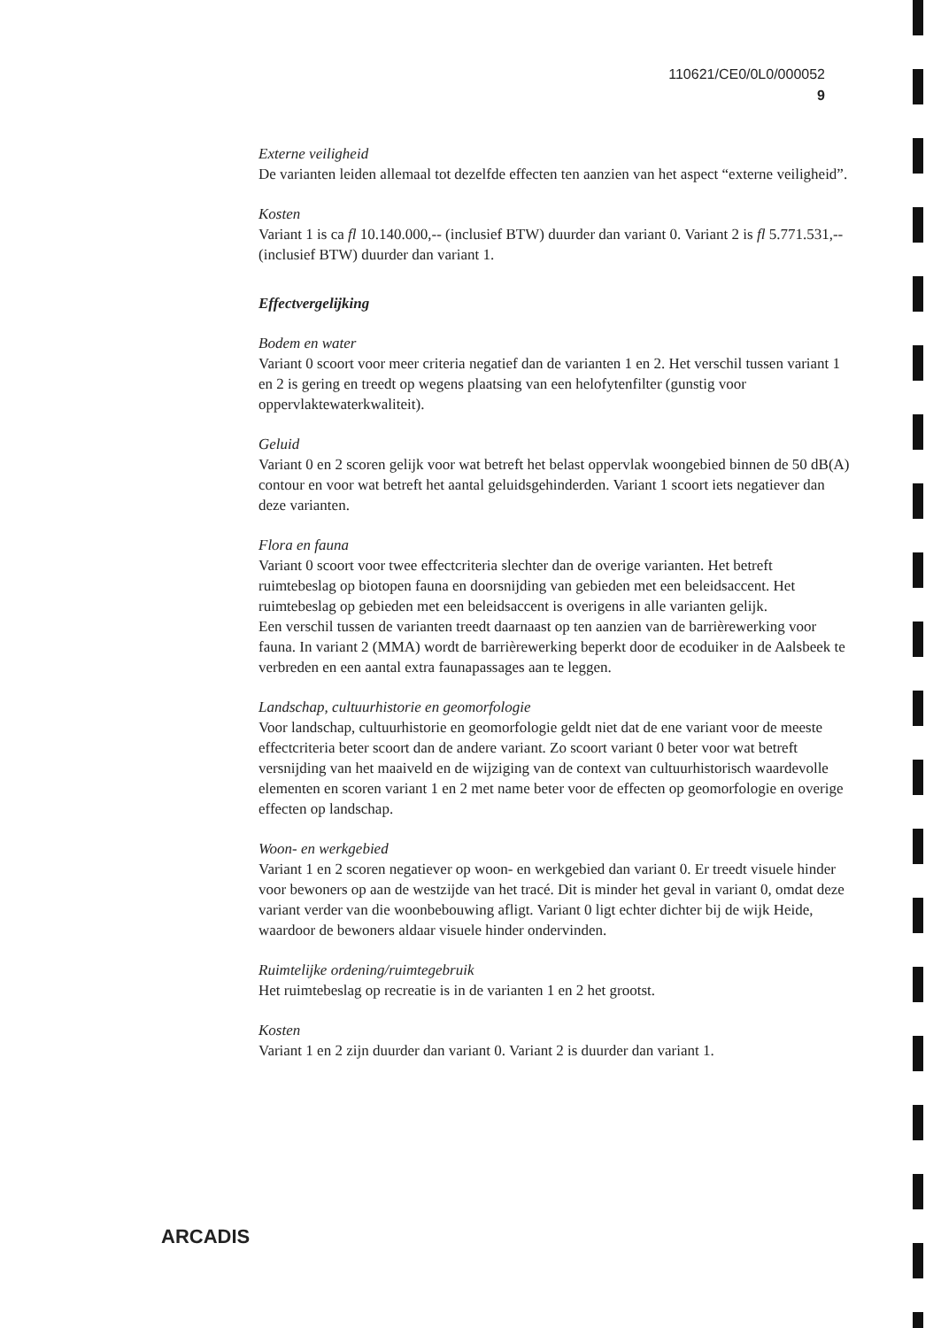110621/CE0/0L0/000052
9
Externe veiligheid
De varianten leiden allemaal tot dezelfde effecten ten aanzien van het aspect “externe veiligheid”.
Kosten
Variant 1 is ca fl 10.140.000,-- (inclusief BTW) duurder dan variant 0. Variant 2 is fl 5.771.531,-- (inclusief BTW) duurder dan variant 1.
Effectvergelijking
Bodem en water
Variant 0 scoort voor meer criteria negatief dan de varianten 1 en 2. Het verschil tussen variant 1 en 2 is gering en treedt op wegens plaatsing van een helofytenfilter (gunstig voor oppervlaktewaterkwaliteit).
Geluid
Variant 0 en 2 scoren gelijk voor wat betreft het belast oppervlak woongebied binnen de 50 dB(A) contour en voor wat betreft het aantal geluidsgehinderden. Variant 1 scoort iets negatiever dan deze varianten.
Flora en fauna
Variant 0 scoort voor twee effectcriteria slechter dan de overige varianten. Het betreft ruimtebeslag op biotopen fauna en doorsnijding van gebieden met een beleidsaccent. Het ruimtebeslag op gebieden met een beleidsaccent is overigens in alle varianten gelijk.
Een verschil tussen de varianten treedt daarnaast op ten aanzien van de barrièrewerking voor fauna. In variant 2 (MMA) wordt de barrièrewerking beperkt door de ecoduiker in de Aalsbeek te verbreden en een aantal extra faunapassages aan te leggen.
Landschap, cultuurhistorie en geomorfologie
Voor landschap, cultuurhistorie en geomorfologie geldt niet dat de ene variant voor de meeste effectcriteria beter scoort dan de andere variant. Zo scoort variant 0 beter voor wat betreft versnijding van het maaiveld en de wijziging van de context van cultuurhistorisch waardevolle elementen en scoren variant 1 en 2 met name beter voor de effecten op geomorfologie en overige effecten op landschap.
Woon- en werkgebied
Variant 1 en 2 scoren negatiever op woon- en werkgebied dan variant 0. Er treedt visuele hinder voor bewoners op aan de westzijde van het tracé. Dit is minder het geval in variant 0, omdat deze variant verder van die woonbebouwing afligt. Variant 0 ligt echter dichter bij de wijk Heide, waardoor de bewoners aldaar visuele hinder ondervinden.
Ruimtelijke ordening/ruimtegebruik
Het ruimtebeslag op recreatie is in de varianten 1 en 2 het grootst.
Kosten
Variant 1 en 2 zijn duurder dan variant 0. Variant 2 is duurder dan variant 1.
ARCADIS